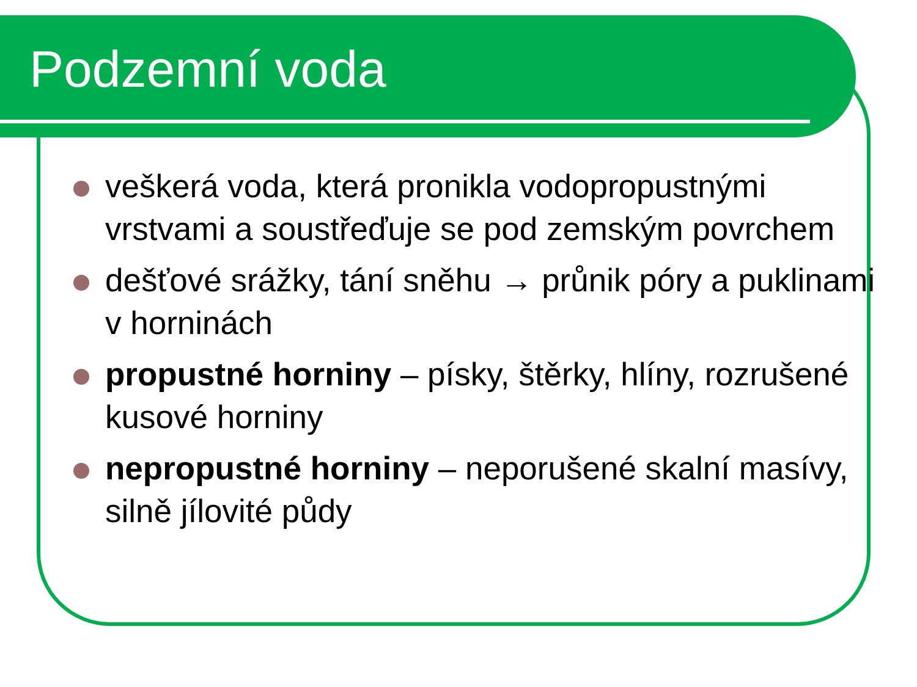Podzemní voda
veškerá voda, která pronikla vodopropustnými vrstvami a soustřeďuje se pod zemským povrchem
dešťové srážky, tání sněhu → průnik póry a puklinami v horninách
propustné horniny – písky, štěrky, hlíny, rozrušené kusové horniny
nepropustné horniny – neporušené skalní masívy, silně jílovité půdy